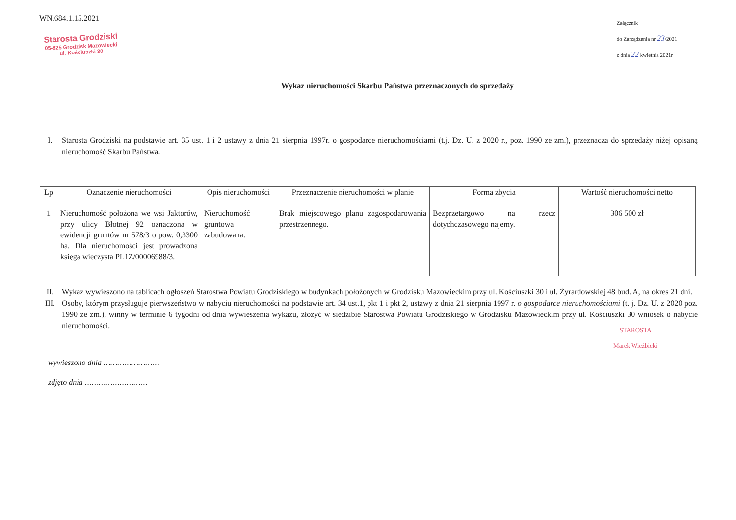WN.684.1.15.2021
Starosta Grodziski
05-825 Grodzisk Mazowiecki
ul. Kościuszki 30
Załącznik
do Zarządzenia nr 23/2021
z dnia 22 kwietnia 2021r
Wykaz nieruchomości Skarbu Państwa przeznaczonych do sprzedaży
I. Starosta Grodziski na podstawie art. 35 ust. 1 i 2 ustawy z dnia 21 sierpnia 1997r. o gospodarce nieruchomościami (t.j. Dz. U. z 2020 r., poz. 1990 ze zm.), przeznacza do sprzedaży niżej opisaną nieruchomość Skarbu Państwa.
| Lp | Oznaczenie nieruchomości | Opis nieruchomości | Przeznaczenie nieruchomości w planie | Forma zbycia | Wartość nieruchomości netto |
| --- | --- | --- | --- | --- | --- |
| 1 | Nieruchomość położona we wsi Jaktorów, przy ulicy Błotnej 92 oznaczona w ewidencji gruntów nr 578/3 o pow. 0,3300 ha. Dla nieruchomości jest prowadzona księga wieczysta PL1Z/00006988/3. | Nieruchomość gruntowa zabudowana. | Brak miejscowego planu zagospodarowania przestrzennego. | Bezprzetargowo na rzecz dotychczasowego najemy. | 306 500 zł |
II. Wykaz wywieszono na tablicach ogłoszeń Starostwa Powiatu Grodziskiego w budynkach położonych w Grodzisku Mazowieckim przy ul. Kościuszki 30 i ul. Żyrardowskiej 48 bud. A, na okres 21 dni.
III. Osoby, którym przysługuje pierwszeństwo w nabyciu nieruchomości na podstawie art. 34 ust.1, pkt 1 i pkt 2, ustawy z dnia 21 sierpnia 1997 r. o gospodarce nieruchomościami (t. j. Dz. U. z 2020 poz. 1990 ze zm.), winny w terminie 6 tygodni od dnia wywieszenia wykazu, złożyć w siedzibie Starostwa Powiatu Grodziskiego w Grodzisku Mazowieckim przy ul. Kościuszki 30 wniosek o nabycie nieruchomości.
STAROSTA
Marek Wieżbicki
wywieszono dnia ……………………
zdjęto dnia ………………………